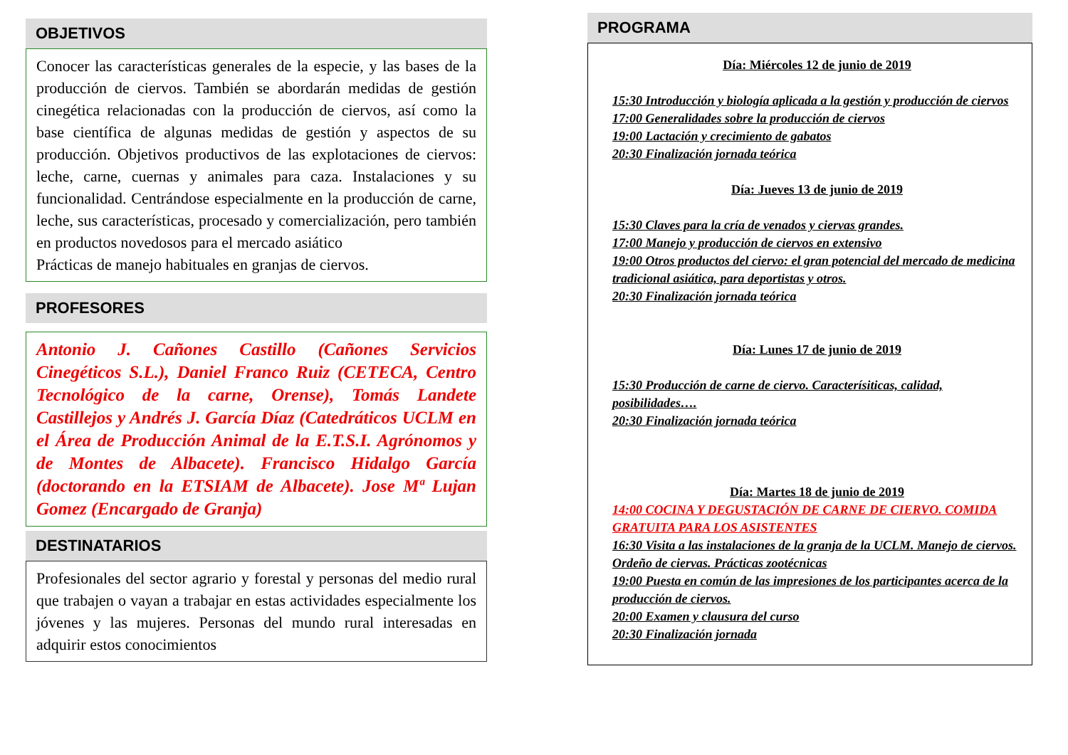OBJETIVOS
Conocer las características generales de la especie, y las bases de la producción de ciervos. También se abordarán medidas de gestión cinegética relacionadas con la producción de ciervos, así como la base científica de algunas medidas de gestión y aspectos de su producción. Objetivos productivos de las explotaciones de ciervos: leche, carne, cuernas y animales para caza. Instalaciones y su funcionalidad. Centrándose especialmente en la producción de carne, leche, sus características, procesado y comercialización, pero también en productos novedosos para el mercado asiático
Prácticas de manejo habituales en granjas de ciervos.
PROFESORES
Antonio J. Cañones Castillo (Cañones Servicios Cinegéticos S.L.), Daniel Franco Ruiz (CETECA, Centro Tecnológico de la carne, Orense), Tomás Landete Castillejos y Andrés J. García Díaz (Catedráticos UCLM en el Área de Producción Animal de la E.T.S.I. Agrónomos y de Montes de Albacete). Francisco Hidalgo García (doctorando en la ETSIAM de Albacete). Jose Mª Lujan Gomez (Encargado de Granja)
DESTINATARIOS
Profesionales del sector agrario y forestal y personas del medio rural que trabajen o vayan a trabajar en estas actividades especialmente los jóvenes y las mujeres. Personas del mundo rural interesadas en adquirir estos conocimientos
PROGRAMA
Día: Miércoles 12 de junio de 2019
15:30 Introducción y biología aplicada a la gestión y producción de ciervos
17:00 Generalidades sobre la producción de ciervos
19:00 Lactación y crecimiento de gabatos
20:30 Finalización jornada teórica
Día: Jueves 13 de junio de 2019
15:30 Claves para la cría de venados y ciervas grandes.
17:00 Manejo y producción de ciervos en extensivo
19:00 Otros productos del ciervo: el gran potencial del mercado de medicina tradicional asiática, para deportistas y otros.
20:30 Finalización jornada teórica
Día: Lunes 17 de junio de 2019
15:30 Producción de carne de ciervo. Caracterísiticas, calidad, posibilidades….
20:30 Finalización jornada teórica
Día: Martes 18 de junio de 2019
14:00 COCINA Y DEGUSTACIÓN DE CARNE DE CIERVO. COMIDA GRATUITA PARA LOS ASISTENTES
16:30 Visita a las instalaciones de la granja de la UCLM. Manejo de ciervos. Ordeño de ciervas. Prácticas zootécnicas
19:00 Puesta en común de las impresiones de los participantes acerca de la producción de ciervos.
20:00 Examen y clausura del curso
20:30 Finalización jornada